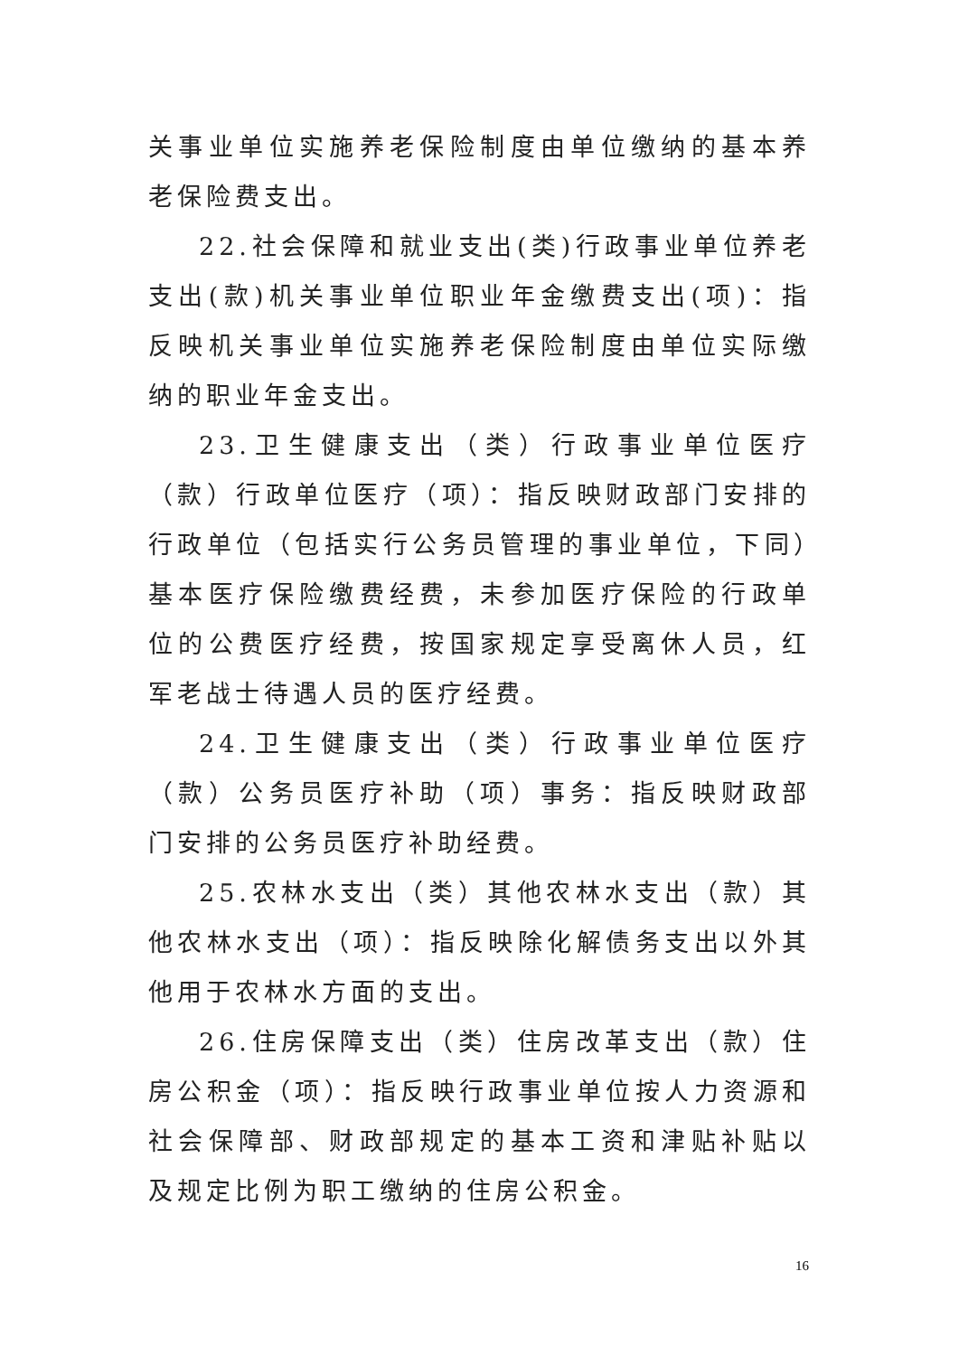关事业单位实施养老保险制度由单位缴纳的基本养老保险费支出。
22.社会保障和就业支出(类)行政事业单位养老支出(款)机关事业单位职业年金缴费支出(项)：指反映机关事业单位实施养老保险制度由单位实际缴纳的职业年金支出。
23.卫生健康支出（类）行政事业单位医疗（款）行政单位医疗（项）：指反映财政部门安排的行政单位（包括实行公务员管理的事业单位，下同）基本医疗保险缴费经费，未参加医疗保险的行政单位的公费医疗经费，按国家规定享受离休人员，红军老战士待遇人员的医疗经费。
24.卫生健康支出（类）行政事业单位医疗（款）公务员医疗补助（项）事务：指反映财政部门安排的公务员医疗补助经费。
25.农林水支出（类）其他农林水支出（款）其他农林水支出（项）：指反映除化解债务支出以外其他用于农林水方面的支出。
26.住房保障支出（类）住房改革支出（款）住房公积金（项）：指反映行政事业单位按人力资源和社会保障部、财政部规定的基本工资和津贴补贴以及规定比例为职工缴纳的住房公积金。
16